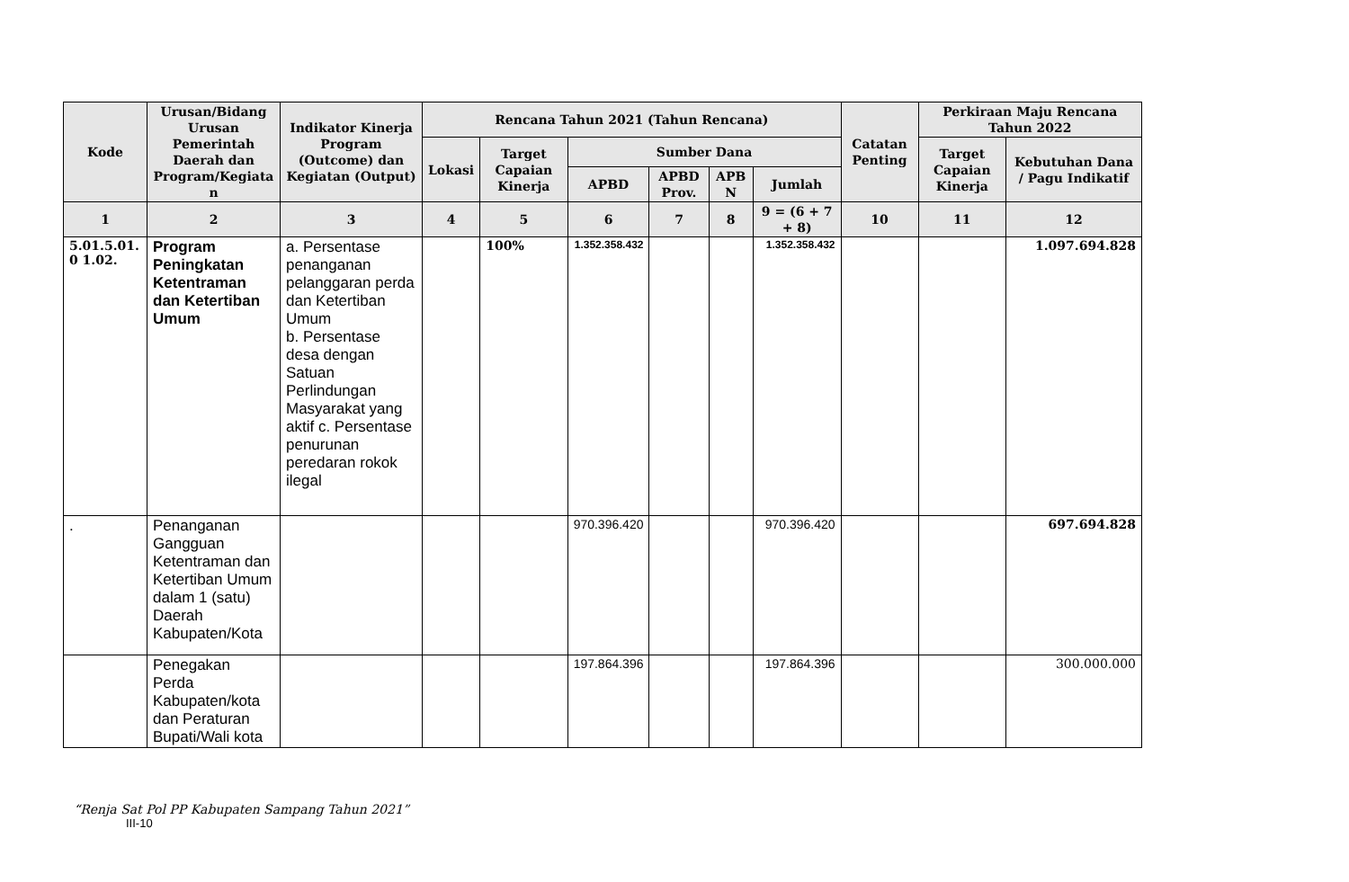| Kode | Urusan/Bidang Urusan Pemerintah Daerah dan Program/Kegiata n | Indikator Kinerja Program (Outcome) dan Kegiatan (Output) | Rencana Tahun 2021 (Tahun Rencana) | | | | | | Catatan Penting | Perkiraan Maju Rencana Tahun 2022 | |
| --- | --- | --- | --- | --- | --- | --- | --- | --- | --- | --- | --- |
| | | | Lokasi | Target Capaian Kinerja | Sumber Dana | | | | | Target Capaian Kinerja | Kebutuhan Dana / Pagu Indikatif |
| | | | | | APBD | APBD Prov. | APB N | Jumlah | | | |
| 1 | 2 | 3 | 4 | 5 | 6 | 7 | 8 | 9 = (6 + 7 + 8) | 10 | 11 | 12 |
| 5.01.5.01. 0 1.02. | Program Peningkatan Ketentraman dan Ketertiban Umum | a. Persentase penanganan pelanggaran perda dan Ketertiban Umum b. Persentase desa dengan Satuan Perlindungan Masyarakat yang aktif c. Persentase penurunan peredaran rokok ilegal | | 100% | 1.352.358.432 | | | 1.352.358.432 | | | 1.097.694.828 |
| . | Penanganan Gangguan Ketentraman dan Ketertiban Umum dalam 1 (satu) Daerah Kabupaten/Kota | | | | 970.396.420 | | | 970.396.420 | | | 697.694.828 |
| | Penegakan Perda Kabupaten/kota dan Peraturan Bupati/Wali kota | | | | 197.864.396 | | | 197.864.396 | | | 300.000.000 |
“Renja Sat Pol PP Kabupaten Sampang Tahun 2021”
III-10